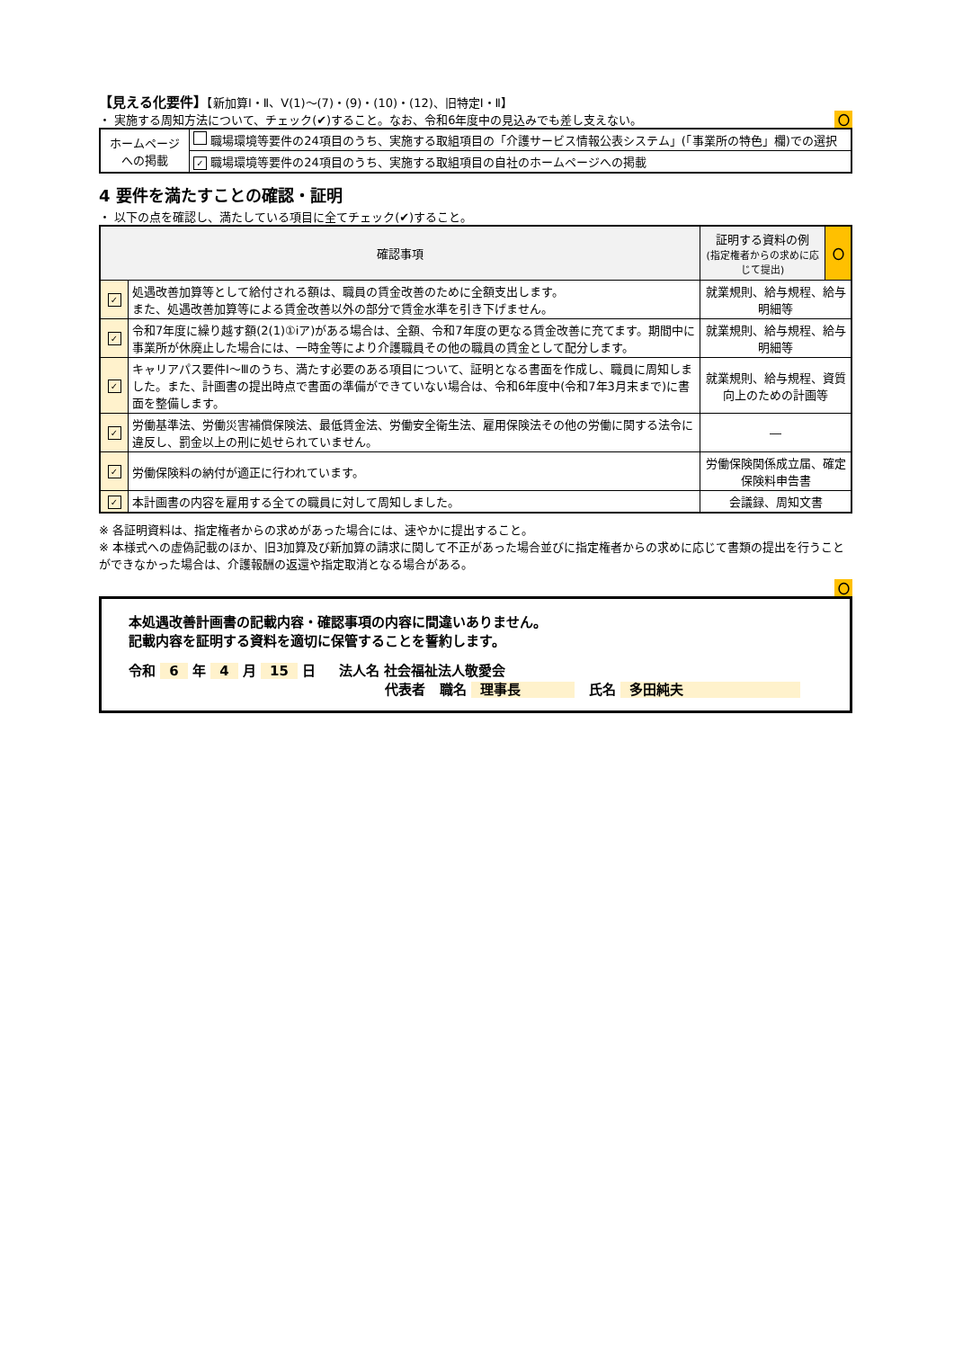【見える化要件】【新加算Ⅰ・Ⅱ、Ⅴ(1)～(7)・(9)・(10)・(12)、旧特定Ⅰ・Ⅱ】
・ 実施する周知方法について、チェック(✔)すること。なお、令和6年度中の見込みでも差し支えない。 〇
| ホームページへの掲載 | 職場環境等要件の24項目のうち、実施する取組項目の「介護サービス情報公表システム」(「事業所の特色」欄)での選択 |
| | ✓ 職場環境等要件の24項目のうち、実施する取組項目の自社のホームページへの掲載 |
4 要件を満たすことの確認・証明
・ 以下の点を確認し、満たしている項目に全てチェック(✔)すること。
| 確認事項 | | 証明する資料の例 (指定権者からの求めに応じて提出) | 〇 |
| --- | --- | --- | --- |
| ✓ | 処遇改善加算等として給付される額は、職員の賃金改善のために全額支出します。 また、処遇改善加算等による賃金改善以外の部分で賃金水準を引き下げません。 | 就業規則、給与規程、給与明細等 | |
| ✓ | 令和7年度に繰り越す額(2(1)①ⅰア)がある場合は、全額、令和7年度の更なる賃金改善に充てます。期間中に事業所が休廃止した場合には、一時金等により介護職員その他の職員の賃金として配分します。 | 就業規則、給与規程、給与明細等 | |
| ✓ | キャリアパス要件Ⅰ～Ⅲのうち、満たす必要のある項目について、証明となる書面を作成し、職員に周知しました。また、計画書の提出時点で書面の準備ができていない場合は、令和6年度中(令和7年3月末まで)に書面を整備します。 | 就業規則、給与規程、資質向上のための計画等 | |
| ✓ | 労働基準法、労働災害補償保険法、最低賃金法、労働安全衛生法、雇用保険法その他の労働に関する法令に違反し、罰金以上の刑に処せられていません。 | ― | |
| ✓ | 労働保険料の納付が適正に行われています。 | 労働保険関係成立届、確定保険料申告書 | |
| ✓ | 本計画書の内容を雇用する全ての職員に対して周知しました。 | 会議録、周知文書 | |
※ 各証明資料は、指定権者からの求めがあった場合には、速やかに提出すること。
※ 本様式への虚偽記載のほか、旧3加算及び新加算の請求に関して不正があった場合並びに指定権者からの求めに応じて書類の提出を行うことができなかった場合は、介護報酬の返還や指定取消となる場合がある。
〇
本処遇改善計画書の記載内容・確認事項の内容に間違いありません。
記載内容を証明する資料を適切に保管することを誓約します。
令和 6 年 4 月 15 日 法人名 社会福祉法人敬愛会
代表者 職名 理事長 氏名 多田純夫